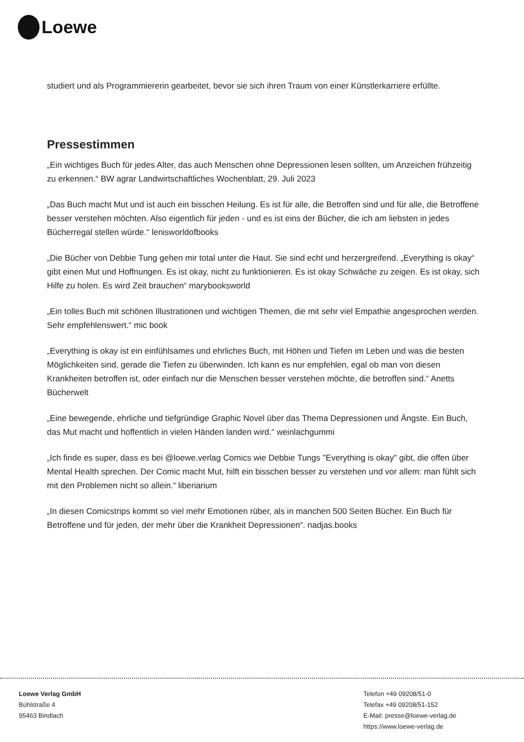Loewe
studiert und als Programmiererin gearbeitet, bevor sie sich ihren Traum von einer Künstlerkarriere erfüllte.
Pressestimmen
„Ein wichtiges Buch für jedes Alter, das auch Menschen ohne Depressionen lesen sollten, um Anzeichen frühzeitig zu erkennen.“ BW agrar Landwirtschaftliches Wochenblatt, 29. Juli 2023
„Das Buch macht Mut und ist auch ein bisschen Heilung. Es ist für alle, die Betroffen sind und für alle, die Betroffene besser verstehen möchten. Also eigentlich für jeden - und es ist eins der Bücher, die ich am liebsten in jedes Bücherregal stellen würde.“ lenisworldofbooks
„Die Bücher von Debbie Tung gehen mir total unter die Haut. Sie sind echt und herzergreifend. „Everything is okay“ gibt einen Mut und Hoffnungen. Es ist okay, nicht zu funktionieren. Es ist okay Schwäche zu zeigen. Es ist okay, sich Hilfe zu holen. Es wird Zeit brauchen“ marybooksworld
„Ein tolles Buch mit schönen Illustrationen und wichtigen Themen, die mit sehr viel Empathie angesprochen werden. Sehr empfehlenswert.“ mic book
„Everything is okay ist ein einfühlsames und ehrliches Buch, mit Höhen und Tiefen im Leben und was die besten Möglichkeiten sind, gerade die Tiefen zu überwinden. Ich kann es nur empfehlen, egal ob man von diesen Krankheiten betroffen ist, oder einfach nur die Menschen besser verstehen möchte, die betroffen sind.“ Anetts Bücherwelt
„Eine bewegende, ehrliche und tiefgründige Graphic Novel über das Thema Depressionen und Ängste. Ein Buch, das Mut macht und hoffentlich in vielen Händen landen wird.“ weinlachgummi
„Ich finde es super, dass es bei @loewe.verlag Comics wie Debbie Tungs "Everything is okay" gibt, die offen über Mental Health sprechen. Der Comic macht Mut, hilft ein bisschen besser zu verstehen und vor allem: man fühlt sich mit den Problemen nicht so allein.“ liberiarium
„In diesen Comicstrips kommt so viel mehr Emotionen rüber, als in manchen 500 Seiten Bücher. Ein Buch für Betroffene und für jeden, der mehr über die Krankheit Depressionen“. nadjas.books
Loewe Verlag GmbH
Bühlstraße 4
95463 Bindlach
Telefon +49 09208/51-0
Telefax +49 09208/51-152
E-Mail: presse@loewe-verlag.de
https://www.loewe-verlag.de